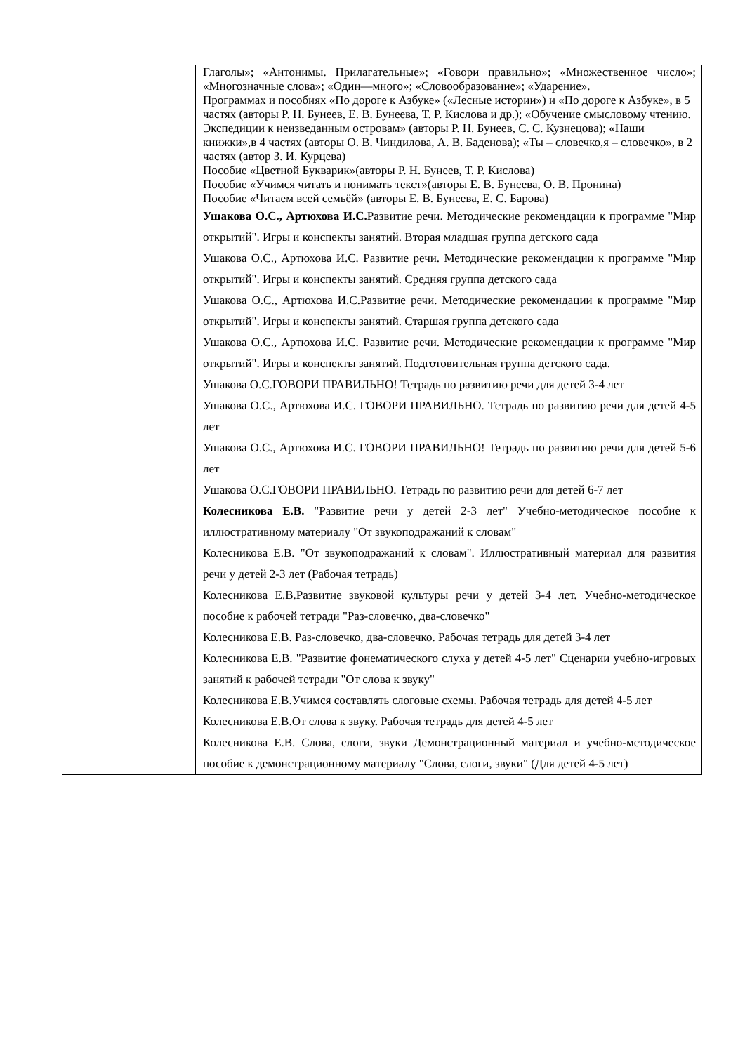| | Глаголы»; «Антонимы. Прилагательные»; «Говори правильно»; «Множественное число»; «Многозначные слова»; «Один—много»; «Словообразование»; «Ударение». Программах и пособиях «По дороге к Азбуке» («Лесные истории») и «По дороге к Азбуке», в 5 частях (авторы Р. Н. Бунеев, Е. В. Бунеева, Т. Р. Кислова и др.); «Обучение смысловому чтению. Экспедиции к неизведанным островам» (авторы Р. Н. Бунеев, С. С. Кузнецова); «Наши книжки»,в 4 частях (авторы О. В. Чиндилова, А. В. Баденова); «Ты – словечко,я – словечко», в 2 частях (автор З. И. Курцева) Пособие «Цветной Букварик»(авторы Р. Н. Бунеев, Т. Р. Кислова) Пособие «Учимся читать и понимать текст»(авторы Е. В. Бунеева, О. В. Пронина) Пособие «Читаем всей семьёй» (авторы Е. В. Бунеева, Е. С. Барова) Ушакова О.С., Артюхова И.С. Развитие речи. Методические рекомендации к программе "Мир открытий". Игры и конспекты занятий. Вторая младшая группа детского сада Ушакова О.С., Артюхова И.С. Развитие речи. Методические рекомендации к программе "Мир открытий". Игры и конспекты занятий. Средняя группа детского сада Ушакова О.С., Артюхова И.С.Развитие речи. Методические рекомендации к программе "Мир открытий". Игры и конспекты занятий. Старшая группа детского сада Ушакова О.С., Артюхова И.С. Развитие речи. Методические рекомендации к программе "Мир открытий". Игры и конспекты занятий. Подготовительная группа детского сада. Ушакова О.С.ГОВОРИ ПРАВИЛЬНО! Тетрадь по развитию речи для детей 3-4 лет Ушакова О.С., Артюхова И.С. ГОВОРИ ПРАВИЛЬНО. Тетрадь по развитию речи для детей 4-5 лет Ушакова О.С., Артюхова И.С. ГОВОРИ ПРАВИЛЬНО! Тетрадь по развитию речи для детей 5-6 лет Ушакова О.С.ГОВОРИ ПРАВИЛЬНО. Тетрадь по развитию речи для детей 6-7 лет Колесникова Е.В. "Развитие речи у детей 2-3 лет" Учебно-методическое пособие к иллюстративному материалу "От звукоподражаний к словам" Колесникова Е.В. "От звукоподражаний к словам". Иллюстративный материал для развития речи у детей 2-3 лет (Рабочая тетрадь) Колесникова Е.В.Развитие звуковой культуры речи у детей 3-4 лет. Учебно-методическое пособие к рабочей тетради "Раз-словечко, два-словечко" Колесникова Е.В. Раз-словечко, два-словечко. Рабочая тетрадь для детей 3-4 лет Колесникова Е.В. "Развитие фонематического слуха у детей 4-5 лет" Сценарии учебно-игровых занятий к рабочей тетради "От слова к звуку" Колесникова Е.В.Учимся составлять слоговые схемы. Рабочая тетрадь для детей 4-5 лет Колесникова Е.В.От слова к звуку. Рабочая тетрадь для детей 4-5 лет Колесникова Е.В. Слова, слоги, звуки Демонстрационный материал и учебно-методическое пособие к демонстрационному материалу "Слова, слоги, звуки" (Для детей 4-5 лет) |